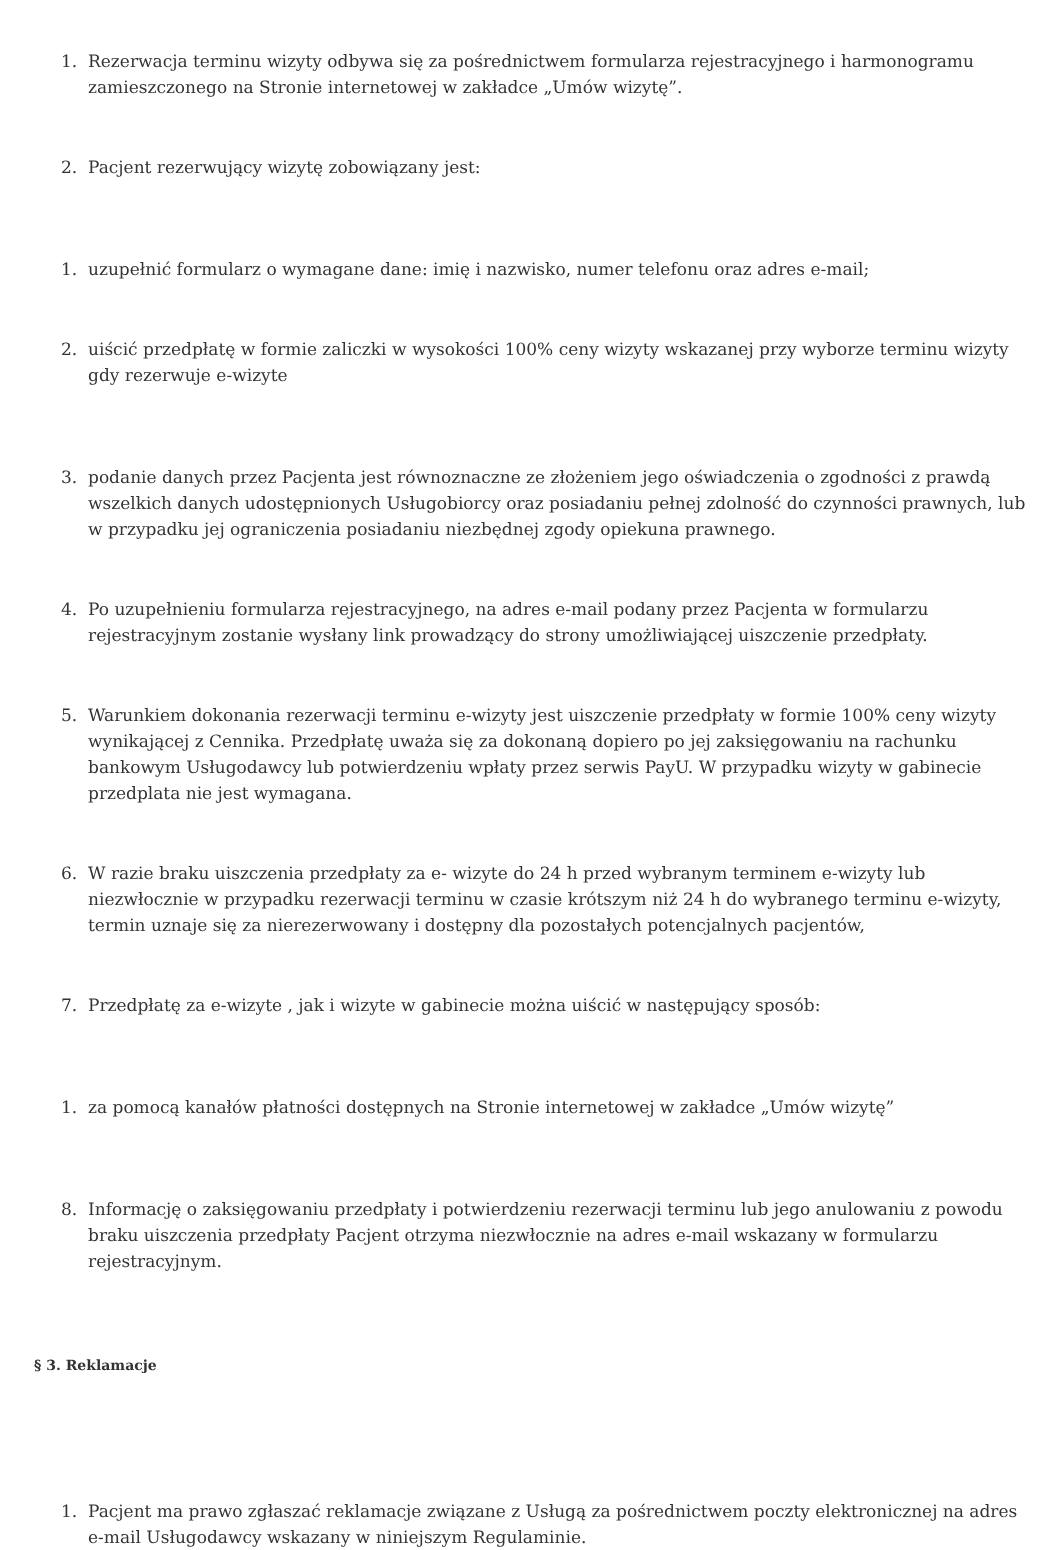1. Rezerwacja terminu wizyty odbywa się za pośrednictwem formularza rejestracyjnego i harmonogramu zamieszczonego na Stronie internetowej w zakładce „Umów wizytę”.
2. Pacjent rezerwujący wizytę zobowiązany jest:
1. uzupełnić formularz o wymagane dane: imię i nazwisko, numer telefonu oraz adres e-mail;
2. uiścić przedpłatę w formie zaliczki w wysokości 100% ceny wizyty wskazanej przy wyborze terminu wizyty gdy rezerwuje e-wizyte
3. podanie danych przez Pacjenta jest równoznaczne ze złożeniem jego oświadczenia o zgodności z prawdą wszelkich danych udostępnionych Usługobiorcy oraz posiadaniu pełnej zdolność do czynności prawnych, lub w przypadku jej ograniczenia posiadaniu niezbędnej zgody opiekuna prawnego.
4. Po uzupełnieniu formularza rejestracyjnego, na adres e-mail podany przez Pacjenta w formularzu rejestracyjnym zostanie wysłany link prowadzący do strony umożliwiającej uiszczenie przedpłaty.
5. Warunkiem dokonania rezerwacji terminu e-wizyty jest uiszczenie przedpłaty w formie 100% ceny wizyty wynikającej z Cennika. Przedpłatę uważa się za dokonaną dopiero po jej zaksięgowaniu na rachunku bankowym Usługodawcy lub potwierdzeniu wpłaty przez serwis PayU. W przypadku wizyty w gabinecie przedplata nie jest wymagana.
6. W razie braku uiszczenia przedpłaty za e- wizyte do 24 h przed wybranym terminem e-wizyty lub niezwłocznie w przypadku rezerwacji terminu w czasie krótszym niż 24 h do wybranego terminu e-wizyty, termin uznaje się za nierezerwowany i dostępny dla pozostałych potencjalnych pacjentów,
7. Przedpłatę za e-wizyte , jak i wizyte w gabinecie można uiścić w następujący sposób:
1. za pomocą kanałów płatności dostępnych na Stronie internetowej w zakładce „Umów wizytę”
8. Informację o zaksięgowaniu przedpłaty i potwierdzeniu rezerwacji terminu lub jego anulowaniu z powodu braku uiszczenia przedpłaty Pacjent otrzyma niezwłocznie na adres e-mail wskazany w formularzu rejestracyjnym.
§ 3. Reklamacje
1. Pacjent ma prawo zgłaszać reklamacje związane z Usługą za pośrednictwem poczty elektronicznej na adres e-mail Usługodawcy wskazany w niniejszym Regulaminie.